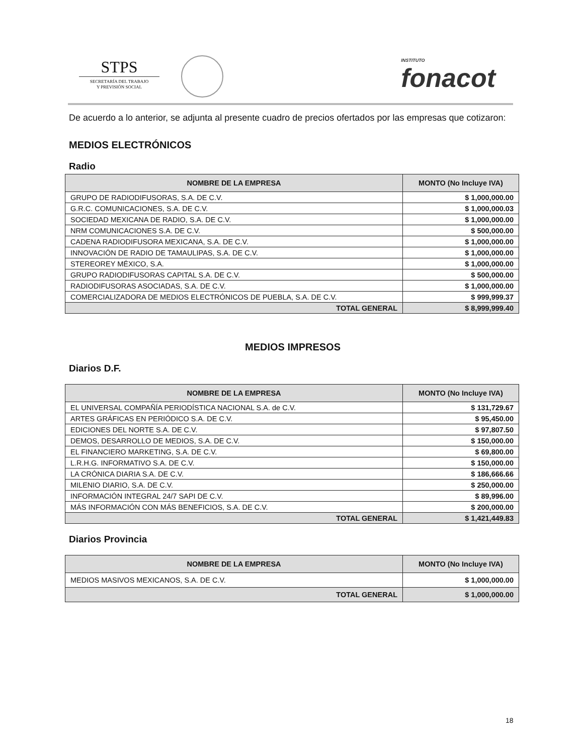STPS
SECRETARÍA DEL TRABAJO
Y PREVISIÓN SOCIAL
INSTITUTO
fonacot
De acuerdo a lo anterior, se adjunta al presente cuadro de precios ofertados por las empresas que cotizaron:
MEDIOS ELECTRÓNICOS
Radio
| NOMBRE DE LA EMPRESA | MONTO (No Incluye IVA) |
| --- | --- |
| GRUPO DE RADIODIFUSORAS, S.A. DE C.V. | $ 1,000,000.00 |
| G.R.C. COMUNICACIONES, S.A. DE C.V. | $ 1,000,000.03 |
| SOCIEDAD MEXICANA DE RADIO, S.A. DE C.V. | $ 1,000,000.00 |
| NRM COMUNICACIONES S.A. DE C.V. | $ 500,000.00 |
| CADENA RADIODIFUSORA MEXICANA, S.A. DE C.V. | $ 1,000,000.00 |
| INNOVACIÓN DE RADIO DE TAMAULIPAS, S.A. DE C.V. | $ 1,000,000.00 |
| STEREOREY MÉXICO, S.A. | $ 1,000,000.00 |
| GRUPO RADIODIFUSORAS CAPITAL S.A. DE C.V. | $ 500,000.00 |
| RADIODIFUSORAS ASOCIADAS, S.A. DE C.V. | $ 1,000,000.00 |
| COMERCIALIZADORA DE MEDIOS ELECTRÓNICOS DE PUEBLA, S.A. DE C.V. | $ 999,999.37 |
| TOTAL GENERAL | $ 8,999,999.40 |
MEDIOS IMPRESOS
Diarios D.F.
| NOMBRE DE LA EMPRESA | MONTO (No Incluye IVA) |
| --- | --- |
| EL UNIVERSAL COMPAÑÍA PERIODÍSTICA NACIONAL S.A. de C.V. | $ 131,729.67 |
| ARTES GRÁFICAS EN PERIÓDICO S.A. DE C.V. | $ 95,450.00 |
| EDICIONES DEL NORTE S.A. DE C.V. | $ 97,807.50 |
| DEMOS, DESARROLLO DE MEDIOS, S.A. DE C.V. | $ 150,000.00 |
| EL FINANCIERO MARKETING, S.A. DE C.V. | $ 69,800.00 |
| L.R.H.G. INFORMATIVO S.A. DE C.V. | $ 150,000.00 |
| LA CRÓNICA DIARIA S.A. DE C.V. | $ 186,666.66 |
| MILENIO DIARIO, S.A. DE C.V. | $ 250,000.00 |
| INFORMACIÓN INTEGRAL 24/7 SAPI DE C.V. | $ 89,996.00 |
| MÁS INFORMACIÓN CON MÁS BENEFICIOS, S.A. DE C.V. | $ 200,000.00 |
| TOTAL GENERAL | $ 1,421,449.83 |
Diarios Provincia
| NOMBRE DE LA EMPRESA | MONTO (No Incluye IVA) |
| --- | --- |
| MEDIOS MASIVOS MEXICANOS, S.A. DE C.V. | $ 1,000,000.00 |
| TOTAL GENERAL | $ 1,000,000.00 |
18